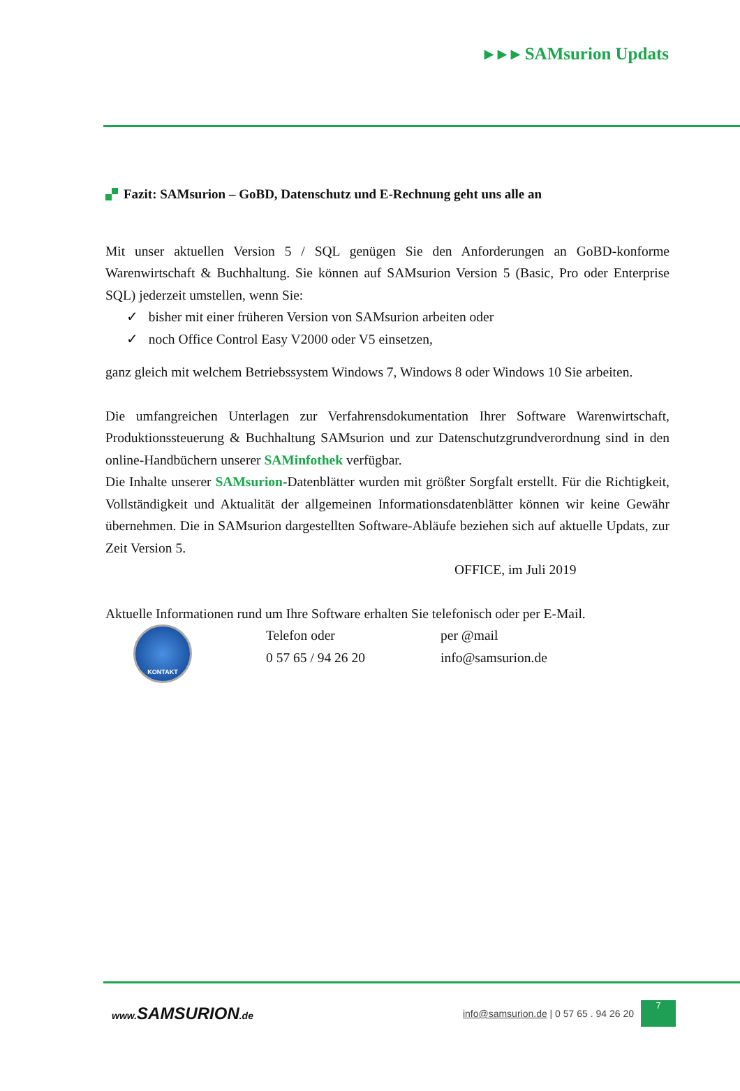▸ ▸ ▸ SAMsurion Updats
Fazit: SAMsurion – GoBD, Datenschutz und E-Rechnung geht uns alle an
Mit unser aktuellen Version 5 / SQL genügen Sie den Anforderungen an GoBD-konforme Warenwirtschaft & Buchhaltung. Sie können auf SAMsurion Version 5 (Basic, Pro oder Enterprise SQL) jederzeit umstellen, wenn Sie:
✓ bisher mit einer früheren Version von SAMsurion arbeiten oder
✓ noch Office Control Easy V2000 oder V5 einsetzen,
ganz gleich mit welchem Betriebssystem Windows 7, Windows 8 oder Windows 10 Sie arbeiten.
Die umfangreichen Unterlagen zur Verfahrensdokumentation Ihrer Software Warenwirtschaft, Produktionssteuerung & Buchhaltung SAMsurion und zur Datenschutzgrundverordnung sind in den online-Handbüchern unserer SAMinfothek verfügbar.
Die Inhalte unserer SAMsurion-Datenblätter wurden mit größter Sorgfalt erstellt. Für die Richtigkeit, Vollständigkeit und Aktualität der allgemeinen Informationsdatenblätter können wir keine Gewähr übernehmen. Die in SAMsurion dargestellten Software-Abläufe beziehen sich auf aktuelle Updats, zur Zeit Version 5.
OFFICE, im Juli 2019
Aktuelle Informationen rund um Ihre Software erhalten Sie telefonisch oder per E-Mail.
KONTAKT
Telefon oder
0 57 65 / 94 26 20
per @mail
info@samsurion.de
www.SAMSURION.de
info@samsurion.de | 0 57 65 . 94 26 20
7